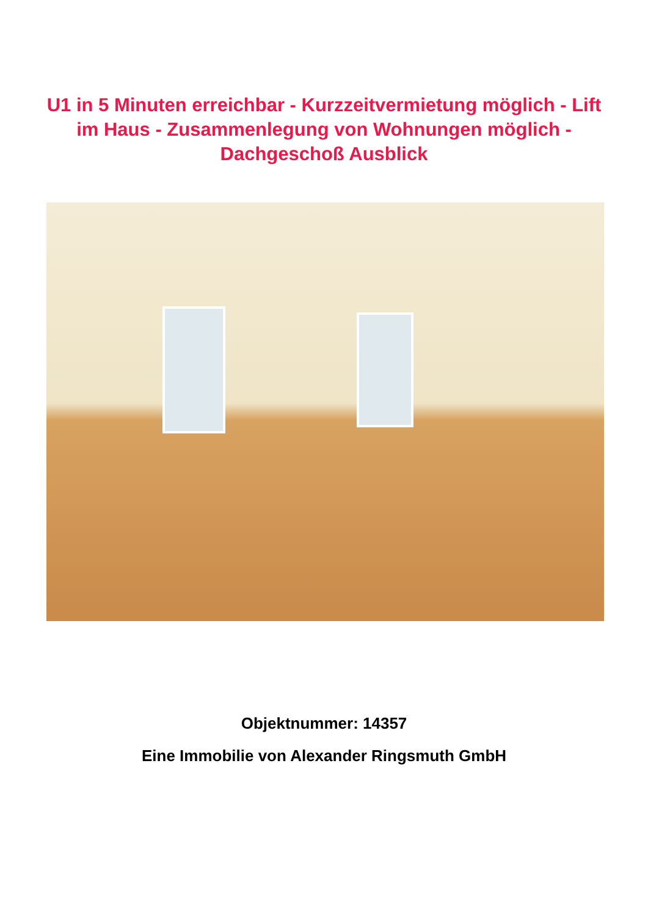U1 in 5 Minuten erreichbar - Kurzzeitvermietung möglich - Lift im Haus - Zusammenlegung von Wohnungen möglich - Dachgeschoß Ausblick
Objektnummer: 14357
Eine Immobilie von Alexander Ringsmuth GmbH